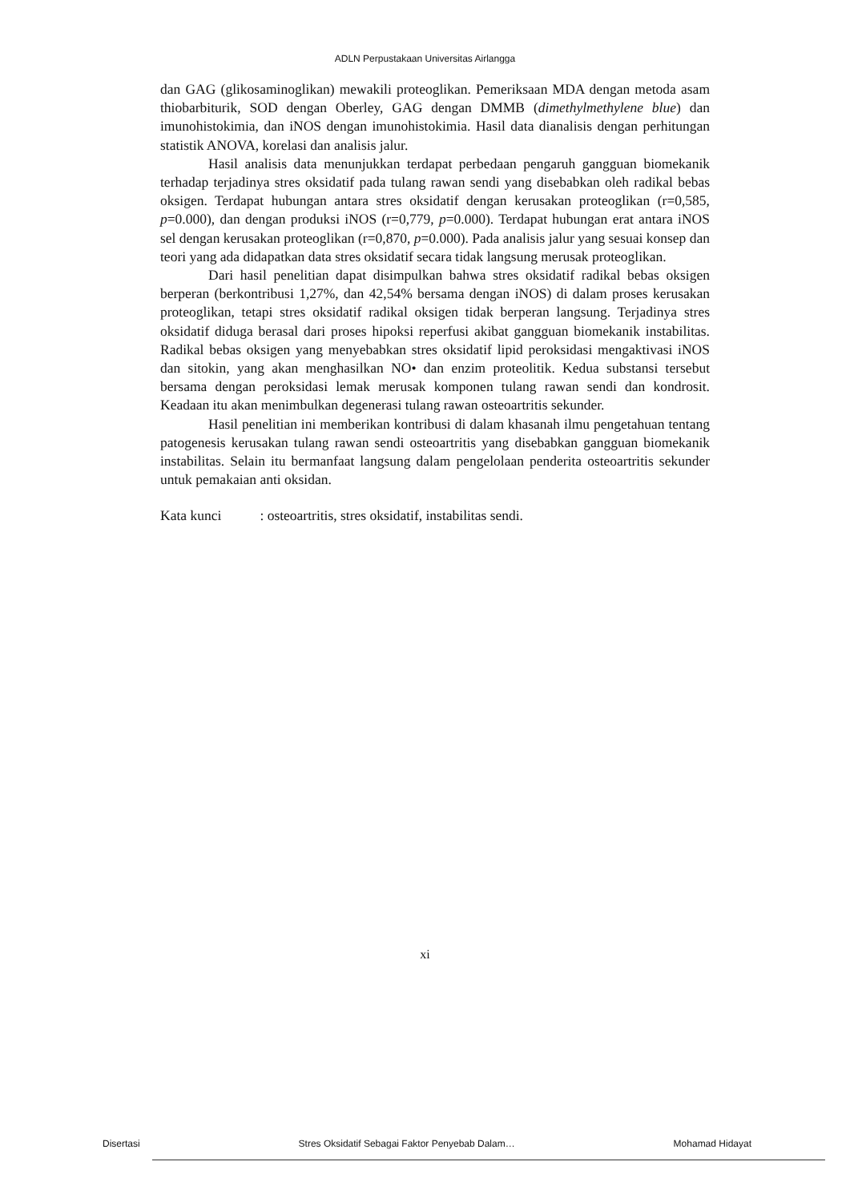ADLN Perpustakaan Universitas Airlangga
dan GAG (glikosaminoglikan) mewakili proteoglikan. Pemeriksaan MDA dengan metoda asam thiobarbiturik, SOD dengan Oberley, GAG dengan DMMB (dimethylmethylene blue) dan imunohistokimia, dan iNOS dengan imunohistokimia. Hasil data dianalisis dengan perhitungan statistik ANOVA, korelasi dan analisis jalur.
Hasil analisis data menunjukkan terdapat perbedaan pengaruh gangguan biomekanik terhadap terjadinya stres oksidatif pada tulang rawan sendi yang disebabkan oleh radikal bebas oksigen. Terdapat hubungan antara stres oksidatif dengan kerusakan proteoglikan (r=0,585, p=0.000), dan dengan produksi iNOS (r=0,779, p=0.000). Terdapat hubungan erat antara iNOS sel dengan kerusakan proteoglikan (r=0,870, p=0.000). Pada analisis jalur yang sesuai konsep dan teori yang ada didapatkan data stres oksidatif secara tidak langsung merusak proteoglikan.
Dari hasil penelitian dapat disimpulkan bahwa stres oksidatif radikal bebas oksigen berperan (berkontribusi 1,27%, dan 42,54% bersama dengan iNOS) di dalam proses kerusakan proteoglikan, tetapi stres oksidatif radikal oksigen tidak berperan langsung. Terjadinya stres oksidatif diduga berasal dari proses hipoksi reperfusi akibat gangguan biomekanik instabilitas. Radikal bebas oksigen yang menyebabkan stres oksidatif lipid peroksidasi mengaktivasi iNOS dan sitokin, yang akan menghasilkan NO• dan enzim proteolitik. Kedua substansi tersebut bersama dengan peroksidasi lemak merusak komponen tulang rawan sendi dan kondrosit. Keadaan itu akan menimbulkan degenerasi tulang rawan osteoartritis sekunder.
Hasil penelitian ini memberikan kontribusi di dalam khasanah ilmu pengetahuan tentang patogenesis kerusakan tulang rawan sendi osteoartritis yang disebabkan gangguan biomekanik instabilitas. Selain itu bermanfaat langsung dalam pengelolaan penderita osteoartritis sekunder untuk pemakaian anti oksidan.
Kata kunci : osteoartritis, stres oksidatif, instabilitas sendi.
xi
Disertasi Stres Oksidatif Sebagai Faktor Penyebab Dalam… Mohamad Hidayat